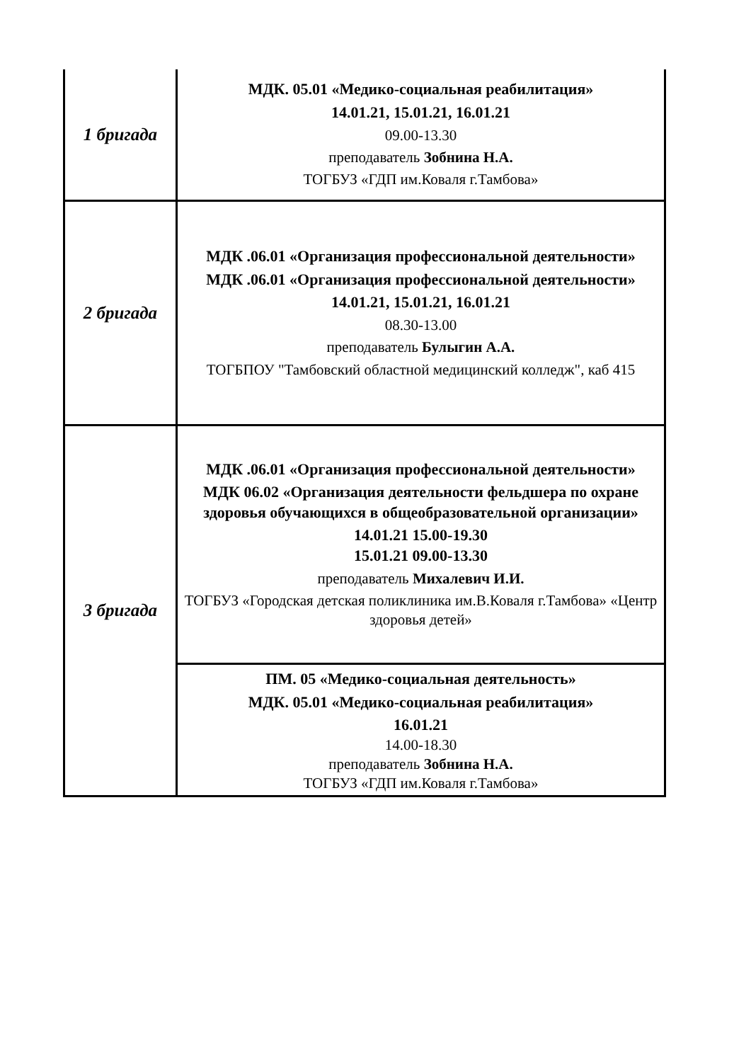| 1 бригада | МДК. 05.01 «Медико-социальная реабилитация» 14.01.21, 15.01.21, 16.01.21 09.00-13.30 преподаватель Зобнина Н.А. ТОГБУЗ «ГДП им.Коваля г.Тамбова» |
| 2 бригада | МДК .06.01 «Организация профессиональной деятельности» МДК .06.01 «Организация профессиональной деятельности» 14.01.21, 15.01.21, 16.01.21 08.30-13.00 преподаватель Булыгин А.А. ТОГБПОУ "Тамбовский областной медицинский колледж", каб 415 |
| 3 бригада | МДК .06.01 «Организация профессиональной деятельности» МДК 06.02 «Организация деятельности фельдшера по охране здоровья обучающихся в общеобразовательной организации» 14.01.21 15.00-19.30 15.01.21 09.00-13.30 преподаватель Михалевич И.И. ТОГБУЗ «Городская детская поликлиника им.В.Коваля г.Тамбова» «Центр здоровья детей» |
| | ПМ. 05 «Медико-социальная деятельность» МДК. 05.01 «Медико-социальная реабилитация» 16.01.21 14.00-18.30 преподаватель Зобнина Н.А. ТОГБУЗ «ГДП им.Коваля г.Тамбова» |